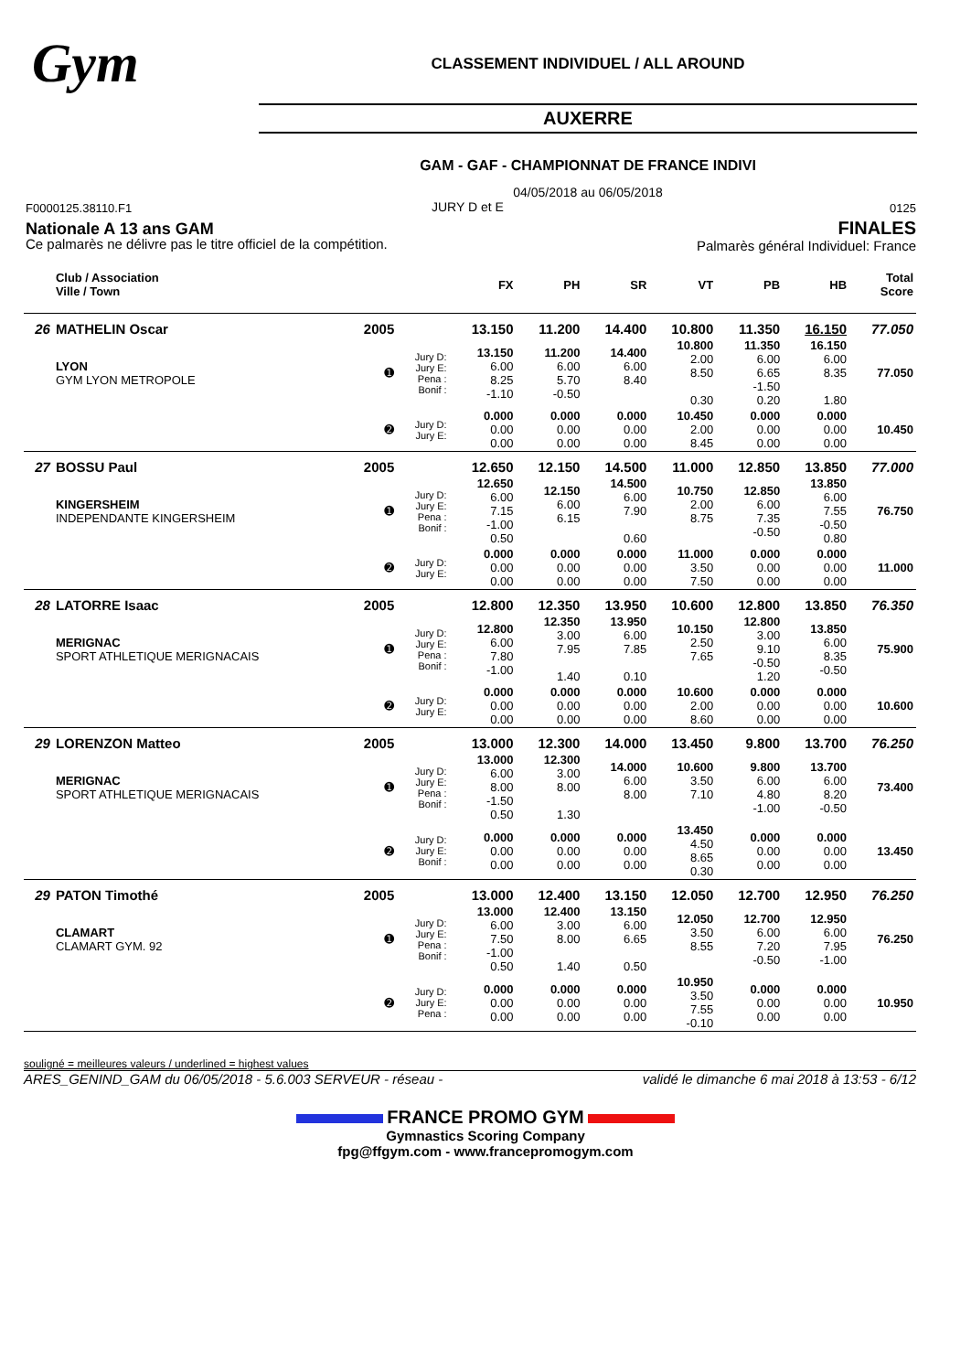Gym CLASSEMENT INDIVIDUEL / ALL AROUND
AUXERRE
GAM - GAF - CHAMPIONNAT DE FRANCE INDIVI
04/05/2018 au 06/05/2018
JURY D et E
F0000125.38110.F1 0125
Nationale A 13 ans GAM FINALES
Ce palmarès ne délivre pas le titre officiel de la compétition.
Palmarès général Individuel: France
| | Club / Association Ville / Town | | | FX | PH | SR | VT | PB | HB | Total Score |
| --- | --- | --- | --- | --- | --- | --- | --- | --- | --- | --- |
| 26 | MATHELIN Oscar | 2005 | | 13.150 | 11.200 | 14.400 | 10.800 | 11.350 | 16.150 | 77.050 |
| | LYON GYM LYON METROPOLE | ➊ | Jury D: Jury E: Pena : Bonif : | 13.150 6.00 8.25 -1.10 | 11.200 6.00 5.70 -0.50 | 14.400 6.00 8.40 | 10.800 2.00 8.50 0.30 | 11.350 6.00 6.65 -1.50 0.20 | 16.150 6.00 8.35 1.80 | 77.050 |
| | | ➋ | Jury D: Jury E: | 0.000 0.00 0.00 | 0.000 0.00 0.00 | 0.000 0.00 0.00 | 10.450 2.00 8.45 | 0.000 0.00 0.00 | 0.000 0.00 0.00 | 10.450 |
| 27 | BOSSU Paul | 2005 | | 12.650 | 12.150 | 14.500 | 11.000 | 12.850 | 13.850 | 77.000 |
| | KINGERSHEIM INDEPENDANTE KINGERSHEIM | ➊ | Jury D: Jury E: Pena : Bonif : | 12.650 6.00 7.15 -1.00 0.50 | 12.150 6.00 6.15 | 14.500 6.00 7.90 0.60 | 10.750 2.00 8.75 | 12.850 6.00 7.35 -0.50 | 13.850 6.00 7.55 -0.50 0.80 | 76.750 |
| | | ➋ | Jury D: Jury E: | 0.000 0.00 0.00 | 0.000 0.00 0.00 | 0.000 0.00 0.00 | 11.000 3.50 7.50 | 0.000 0.00 0.00 | 0.000 0.00 0.00 | 11.000 |
| 28 | LATORRE Isaac | 2005 | | 12.800 | 12.350 | 13.950 | 10.600 | 12.800 | 13.850 | 76.350 |
| | MERIGNAC SPORT ATHLETIQUE MERIGNACAIS | ➊ | Jury D: Jury E: Pena : Bonif : | 12.800 6.00 7.80 -1.00 | 12.350 3.00 7.95 1.40 | 13.950 6.00 7.85 0.10 | 10.150 2.50 7.65 | 12.800 3.00 9.10 -0.50 1.20 | 13.850 6.00 8.35 -0.50 | 75.900 |
| | | ➋ | Jury D: Jury E: | 0.000 0.00 0.00 | 0.000 0.00 0.00 | 0.000 0.00 0.00 | 10.600 2.00 8.60 | 0.000 0.00 0.00 | 0.000 0.00 0.00 | 10.600 |
| 29 | LORENZON Matteo | 2005 | | 13.000 | 12.300 | 14.000 | 13.450 | 9.800 | 13.700 | 76.250 |
| | MERIGNAC SPORT ATHLETIQUE MERIGNACAIS | ➊ | Jury D: Jury E: Pena : Bonif : | 13.000 6.00 8.00 -1.50 0.50 | 12.300 3.00 8.00 1.30 | 14.000 6.00 8.00 | 10.600 3.50 7.10 | 9.800 6.00 4.80 -1.00 | 13.700 6.00 8.20 -0.50 | 73.400 |
| | | ➋ | Jury D: Jury E: Bonif : | 0.000 0.00 0.00 | 0.000 0.00 0.00 | 0.000 0.00 0.00 | 13.450 4.50 8.65 0.30 | 0.000 0.00 0.00 | 0.000 0.00 0.00 | 13.450 |
| 29 | PATON Timothé | 2005 | | 13.000 | 12.400 | 13.150 | 12.050 | 12.700 | 12.950 | 76.250 |
| | CLAMART CLAMART GYM. 92 | ➊ | Jury D: Jury E: Pena : Bonif : | 13.000 6.00 7.50 -1.00 0.50 | 12.400 3.00 8.00 1.40 | 13.150 6.00 6.65 0.50 | 12.050 3.50 8.55 | 12.700 6.00 7.20 -0.50 | 12.950 6.00 7.95 -1.00 | 76.250 |
| | | ➋ | Jury D: Jury E: Pena : | 0.000 0.00 0.00 | 0.000 0.00 0.00 | 0.000 0.00 0.00 | 10.950 3.50 7.55 -0.10 | 0.000 0.00 0.00 | 0.000 0.00 0.00 | 10.950 |
souligné = meilleures valeurs / underlined = highest values
ARES_GENIND_GAM du 06/05/2018 - 5.6.003 SERVEUR - réseau - validé le dimanche 6 mai 2018 à 13:53 - 6/12
FRANCE PROMO GYM
Gymnastics Scoring Company
fpg@ffgym.com - www.francepromogym.com